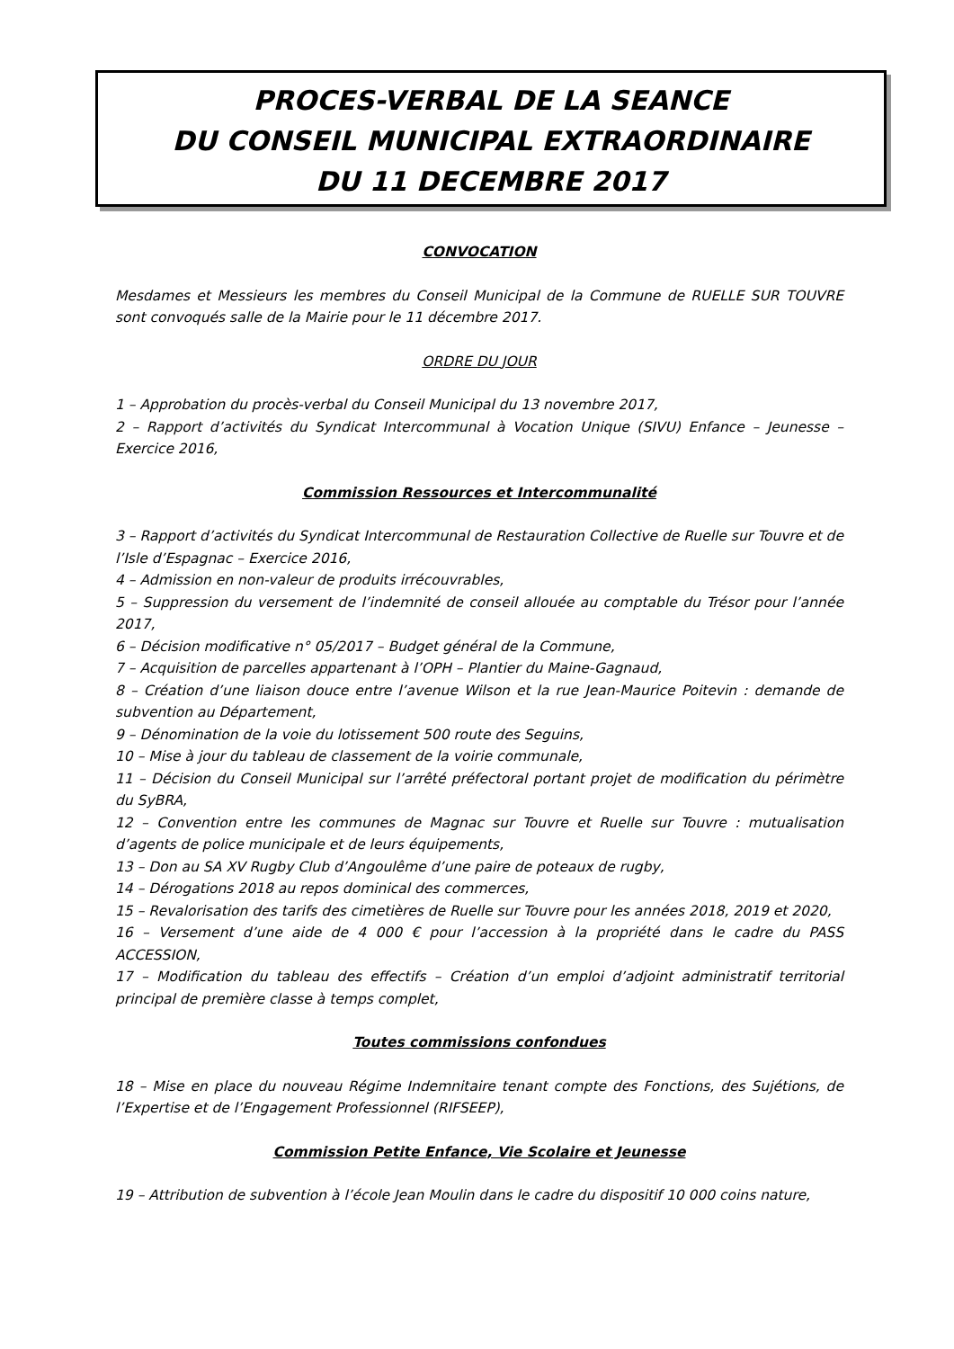PROCES-VERBAL DE LA SEANCE
DU CONSEIL MUNICIPAL EXTRAORDINAIRE
DU 11 DECEMBRE 2017
CONVOCATION
Mesdames et Messieurs les membres du Conseil Municipal de la Commune de RUELLE SUR TOUVRE sont convoqués salle de la Mairie pour le 11 décembre 2017.
ORDRE DU JOUR
1 – Approbation du procès-verbal du Conseil Municipal du 13 novembre 2017,
2 – Rapport d’activités du Syndicat Intercommunal à Vocation Unique (SIVU) Enfance – Jeunesse – Exercice 2016,
Commission Ressources et Intercommunalité
3 – Rapport d’activités du Syndicat Intercommunal de Restauration Collective de Ruelle sur Touvre et de l’Isle d’Espagnac – Exercice 2016,
4 – Admission en non-valeur de produits irrécouvrables,
5 – Suppression du versement de l’indemnité de conseil allouée au comptable du Trésor pour l’année 2017,
6 – Décision modificative n° 05/2017 – Budget général de la Commune,
7 – Acquisition de parcelles appartenant à l’OPH – Plantier du Maine-Gagnaud,
8 – Création d’une liaison douce entre l’avenue Wilson et la rue Jean-Maurice Poitevin : demande de subvention au Département,
9 – Dénomination de la voie du lotissement 500 route des Seguins,
10 – Mise à jour du tableau de classement de la voirie communale,
11 – Décision du Conseil Municipal sur l’arrêté préfectoral portant projet de modification du périmètre du SyBRA,
12 – Convention entre les communes de Magnac sur Touvre et Ruelle sur Touvre : mutualisation d’agents de police municipale et de leurs équipements,
13 – Don au SA XV Rugby Club d’Angoulême d’une paire de poteaux de rugby,
14 – Dérogations 2018 au repos dominical des commerces,
15 – Revalorisation des tarifs des cimetières de Ruelle sur Touvre pour les années 2018, 2019 et 2020,
16 – Versement d’une aide de 4 000 € pour l’accession à la propriété dans le cadre du PASS ACCESSION,
17 – Modification du tableau des effectifs – Création d’un emploi d’adjoint administratif territorial principal de première classe à temps complet,
Toutes commissions confondues
18 – Mise en place du nouveau Régime Indemnitaire tenant compte des Fonctions, des Sujétions, de l’Expertise et de l’Engagement Professionnel (RIFSEEP),
Commission Petite Enfance, Vie Scolaire et Jeunesse
19 – Attribution de subvention à l’école Jean Moulin dans le cadre du dispositif 10 000 coins nature,